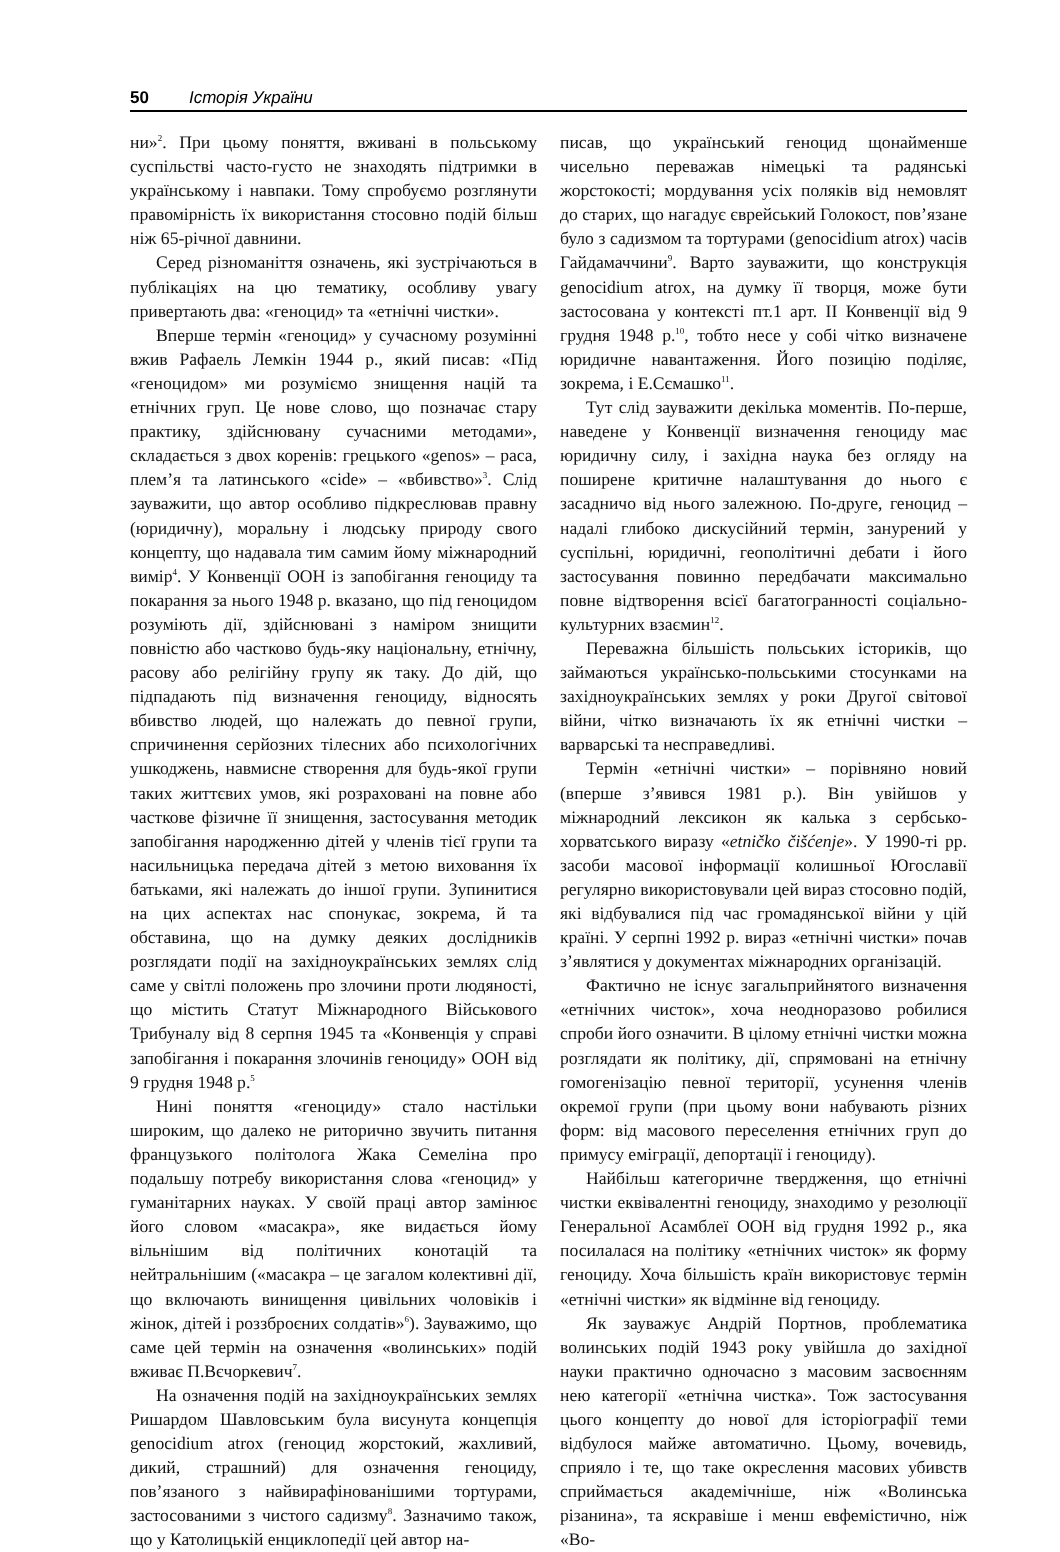50 Історія України
ни»<sup>2</sup>. При цьому поняття, вживані в польському суспільстві часто-густо не знаходять підтримки в українському і навпаки. Тому спробуємо розглянути правомірність їх використання стосовно подій більш ніж 65-річної давнини.
Серед різноманіття означень, які зустрічаються в публікаціях на цю тематику, особливу увагу привертають два: «геноцид» та «етнічні чистки».
Вперше термін «геноцид» у сучасному розумінні вжив Рафаель Лемкін 1944 р., який писав: «Під «геноцидом» ми розуміємо знищення націй та етнічних груп. Це нове слово, що позначає стару практику, здійснювану сучасними методами», складається з двох коренів: грецького «genos» – раса, плем’я та латинського «cide» – «вбивство»<sup>3</sup>. Слід зауважити, що автор особливо підкреслював правну (юридичну), моральну і людську природу свого концепту, що надавала тим самим йому міжнародний вимір<sup>4</sup>. У Конвенції ООН із запобігання геноциду та покарання за нього 1948 р. вказано, що під геноцидом розуміють дії, здійснювані з наміром знищити повністю або частково будь-яку національну, етнічну, расову або релігійну групу як таку. До дій, що підпадають під визначення геноциду, відносять вбивство людей, що належать до певної групи, спричинення серйозних тілесних або психологічних ушкоджень, навмисне створення для будь-якої групи таких життєвих умов, які розраховані на повне або часткове фізичне її знищення, застосування методик запобігання народженню дітей у членів тієї групи та насильницька передача дітей з метою виховання їх батьками, які належать до іншої групи. Зупинитися на цих аспектах нас спонукає, зокрема, й та обставина, що на думку деяких дослідників розглядати події на західноукраїнських землях слід саме у світлі положень про злочини проти людяності, що містить Статут Міжнародного Військового Трибуналу від 8 серпня 1945 та «Конвенція у справі запобігання і покарання злочинів геноциду» ООН від 9 грудня 1948 р.<sup>5</sup>
Нині поняття «геноциду» стало настільки широким, що далеко не риторично звучить питання французького політолога Жака Семеліна про подальшу потребу використання слова «геноцид» у гуманітарних науках. У своїй праці автор замінює його словом «масакра», яке видається йому вільнішим від політичних конотацій та нейтральнішим («масакра – це загалом колективні дії, що включають винищення цивільних чоловіків і жінок, дітей і роззброєних солдатів»<sup>6</sup>). Зауважимо, що саме цей термін на означення «волинських» подій вживає П.Вєчоркевич<sup>7</sup>.
На означення подій на західноукраїнських землях Ришардом Шавловським була висунута концепція genocidium atrox (геноцид жорстокий, жахливий, дикий, страшний) для означення геноциду, пов’язаного з найвирафінованішими тортурами, застосованими з чистого садизму<sup>8</sup>. Зазначимо також, що у Католицькій енциклопедії цей автор на-
писав, що український геноцид щонайменше чисельно переважав німецькі та радянські жорстокості; мордування усіх поляків від немовлят до старих, що нагадує єврейський Голокост, пов’язане було з садизмом та тортурами (genocidium atrox) часів Гайдамаччини<sup>9</sup>. Варто зауважити, що конструкція genocidium atrox, на думку її творця, може бути застосована у контексті пт.1 арт. II Конвенції від 9 грудня 1948 р.<sup>10</sup>, тобто несе у собі чітко визначене юридичне навантаження. Його позицію поділяє, зокрема, і Е.Сємашко<sup>11</sup>.
Тут слід зауважити декілька моментів. По-перше, наведене у Конвенції визначення геноциду має юридичну силу, і західна наука без огляду на поширене критичне налаштування до нього є засадничо від нього залежною. По-друге, геноцид – надалі глибоко дискусійний термін, занурений у суспільні, юридичні, геополітичні дебати і його застосування повинно передбачати максимально повне відтворення всієї багатогранності соціально-культурних взаємин<sup>12</sup>.
Переважна більшість польських істориків, що займаються українсько-польськими стосунками на західноукраїнських землях у роки Другої світової війни, чітко визначають їх як етнічні чистки – варварські та несправедливі.
Термін «етнічні чистки» – порівняно новий (вперше з’явився 1981 р.). Він увійшов у міжнародний лексикон як калька з сербсько-хорватського виразу «etničko čišćenje». У 1990-ті рр. засоби масової інформації колишньої Югославії регулярно використовували цей вираз стосовно подій, які відбувалися під час громадянської війни у цій країні. У серпні 1992 р. вираз «етнічні чистки» почав з’являтися у документах міжнародних організацій.
Фактично не існує загальприйнятого визначення «етнічних чисток», хоча неодноразово робилися спроби його означити. В цілому етнічні чистки можна розглядати як політику, дії, спрямовані на етнічну гомогенізацію певної території, усунення членів окремої групи (при цьому вони набувають різних форм: від масового переселення етнічних груп до примусу еміграції, депортації і геноциду).
Найбільш категоричне твердження, що етнічні чистки еквівалентні геноциду, знаходимо у резолюції Генеральної Асамблеї ООН від грудня 1992 р., яка посилалася на політику «етнічних чисток» як форму геноциду. Хоча більшість країн використовує термін «етнічні чистки» як відмінне від геноциду.
Як зауважує Андрій Портнов, проблематика волинських подій 1943 року увійшла до західної науки практично одночасно з масовим засвоєнням нею категорії «етнічна чистка». Тож застосування цього концепту до нової для історіографії теми відбулося майже автоматично. Цьому, вочевидь, сприяло і те, що таке окреслення масових убивств сприймається академічніше, ніж «Волинська різанина», та яскравіше і менш евфемістично, ніж «Во-